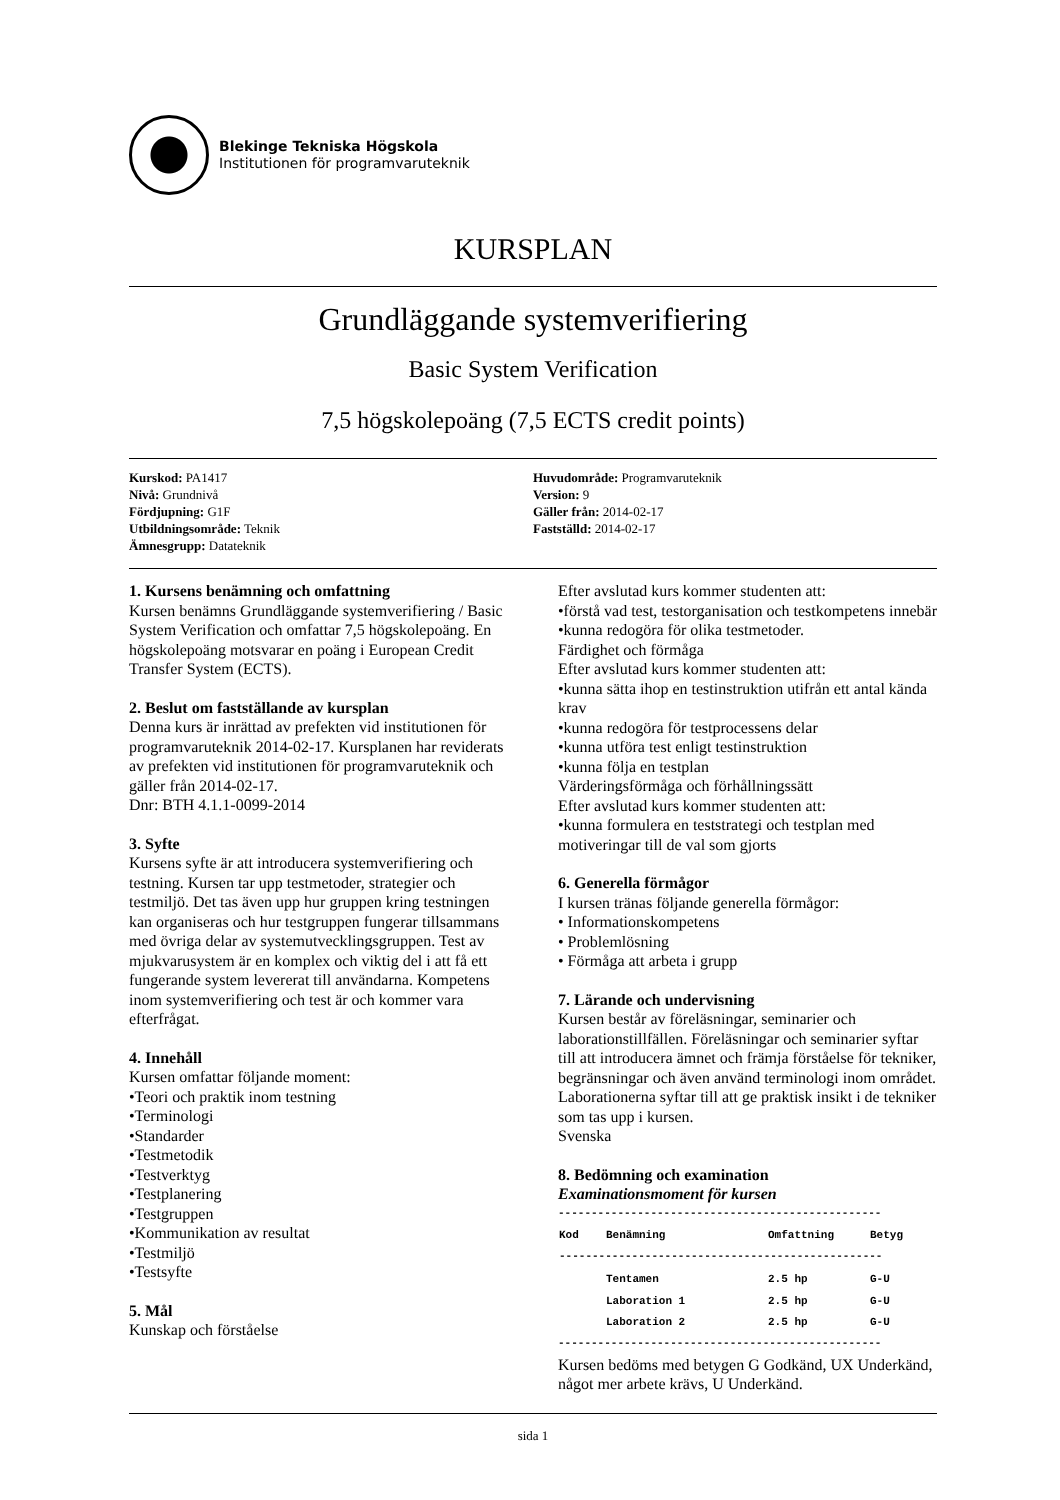Blekinge Tekniska Högskola
Institutionen för programvaruteknik
KURSPLAN
Grundläggande systemverifiering
Basic System Verification
7,5 högskolepoäng (7,5 ECTS credit points)
Kurskod: PA1417
Nivå: Grundnivå
Fördjupning: G1F
Utbildningsområde: Teknik
Ämnesgrupp: Datateknik
Huvudområde: Programvaruteknik
Version: 9
Gäller från: 2014-02-17
Fastställd: 2014-02-17
1. Kursens benämning och omfattning
Kursen benämns Grundläggande systemverifiering / Basic System Verification och omfattar 7,5 högskolepoäng. En högskolepoäng motsvarar en poäng i European Credit Transfer System (ECTS).
2. Beslut om fastställande av kursplan
Denna kurs är inrättad av prefekten vid institutionen för programvaruteknik 2014-02-17. Kursplanen har reviderats av prefekten vid institutionen för programvaruteknik och gäller från 2014-02-17.
Dnr: BTH 4.1.1-0099-2014
3. Syfte
Kursens syfte är att introducera systemverifiering och testning. Kursen tar upp testmetoder, strategier och testmiljö. Det tas även upp hur gruppen kring testningen kan organiseras och hur testgruppen fungerar tillsammans med övriga delar av systemutvecklingsgruppen. Test av mjukvarusystem är en komplex och viktig del i att få ett fungerande system levererat till användarna. Kompetens inom systemverifiering och test är och kommer vara efterfrågat.
4. Innehåll
Kursen omfattar följande moment:
•Teori och praktik inom testning
•Terminologi
•Standarder
•Testmetodik
•Testverktyg
•Testplanering
•Testgruppen
•Kommunikation av resultat
•Testmiljö
•Testsyfte
5. Mål
Kunskap och förståelse
Efter avslutad kurs kommer studenten att:
•förstå vad test, testorganisation och testkompetens innebär
•kunna redogöra för olika testmetoder.
Färdighet och förmåga
Efter avslutad kurs kommer studenten att:
•kunna sätta ihop en testinstruktion utifrån ett antal kända krav
•kunna redogöra för testprocessens delar
•kunna utföra test enligt testinstruktion
•kunna följa en testplan
Värderingsförmåga och förhållningssätt
Efter avslutad kurs kommer studenten att:
•kunna formulera en teststrategi och testplan med motiveringar till de val som gjorts
6. Generella förmågor
I kursen tränas följande generella förmågor:
• Informationskompetens
• Problemlösning
• Förmåga att arbeta i grupp
7. Lärande och undervisning
Kursen består av föreläsningar, seminarier och laborationstillfällen. Föreläsningar och seminarier syftar till att introducera ämnet och främja förståelse för tekniker, begränsningar och även använd terminologi inom området. Laborationerna syftar till att ge praktisk insikt i de tekniker som tas upp i kursen.
Svenska
8. Bedömning och examination
Examinationsmoment för kursen
-------------------------------------------------
| Kod | Benämning | Omfattning | Betyg |
| --- | --- | --- | --- |
| ------------------------------------------------- | | | |
| | Tentamen | 2.5 hp | G-U |
| | Laboration 1 | 2.5 hp | G-U |
| | Laboration 2 | 2.5 hp | G-U |
-------------------------------------------------
Kursen bedöms med betygen G Godkänd, UX Underkänd, något mer arbete krävs, U Underkänd.
sida 1